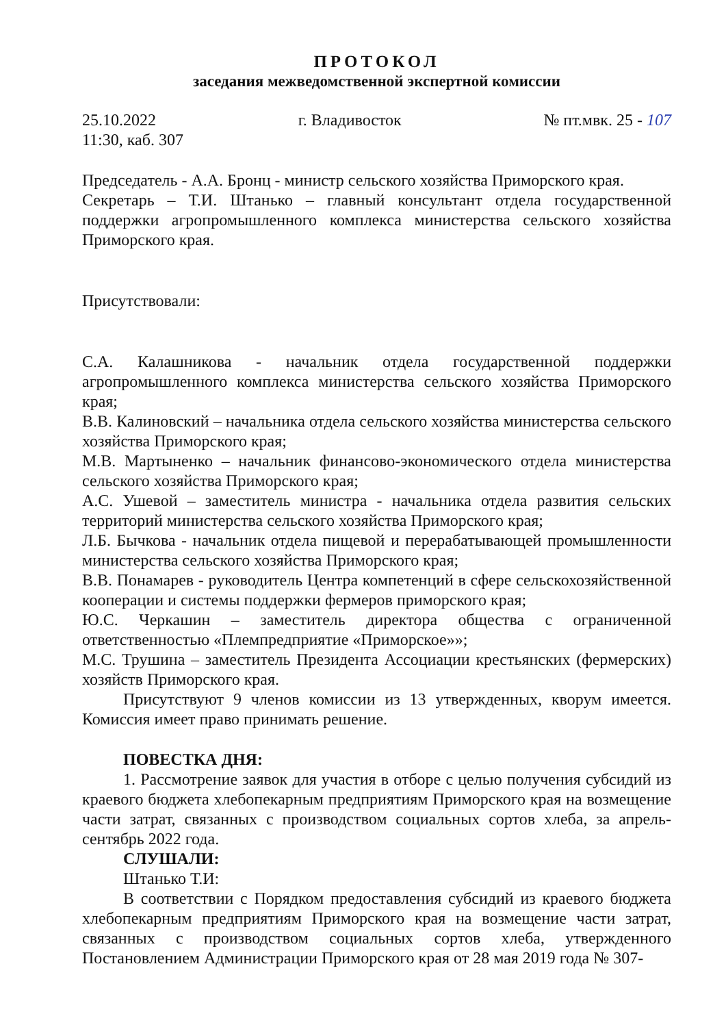ПРОТОКОЛ
заседания межведомственной экспертной комиссии
25.10.2022 г. Владивосток № пт.мвк. 25 - 107
11:30, каб. 307
Председатель - А.А. Бронц - министр сельского хозяйства Приморского края.
Секретарь – Т.И. Штанько – главный консультант отдела государственной поддержки агропромышленного комплекса министерства сельского хозяйства Приморского края.
Присутствовали:
С.А. Калашникова - начальник отдела государственной поддержки агропромышленного комплекса министерства сельского хозяйства Приморского края;
В.В. Калиновский – начальника отдела сельского хозяйства министерства сельского хозяйства Приморского края;
М.В. Мартыненко – начальник финансово-экономического отдела министерства сельского хозяйства Приморского края;
А.С. Ушевой – заместитель министра - начальника отдела развития сельских территорий министерства сельского хозяйства Приморского края;
Л.Б. Бычкова - начальник отдела пищевой и перерабатывающей промышленности министерства сельского хозяйства Приморского края;
В.В. Понамарев - руководитель Центра компетенций в сфере сельскохозяйственной кооперации и системы поддержки фермеров приморского края;
Ю.С. Черкашин – заместитель директора общества с ограниченной ответственностью «Племпредприятие «Приморское»»;
М.С. Трушина – заместитель Президента Ассоциации крестьянских (фермерских) хозяйств Приморского края.
Присутствуют 9 членов комиссии из 13 утвержденных, кворум имеется. Комиссия имеет право принимать решение.
ПОВЕСТКА ДНЯ:
1. Рассмотрение заявок для участия в отборе с целью получения субсидий из краевого бюджета хлебопекарным предприятиям Приморского края на возмещение части затрат, связанных с производством социальных сортов хлеба, за апрель-сентябрь 2022 года.
СЛУШАЛИ:
Штанько Т.И:
В соответствии с Порядком предоставления субсидий из краевого бюджета хлебопекарным предприятиям Приморского края на возмещение части затрат, связанных с производством социальных сортов хлеба, утвержденного Постановлением Администрации Приморского края от 28 мая 2019 года № 307-